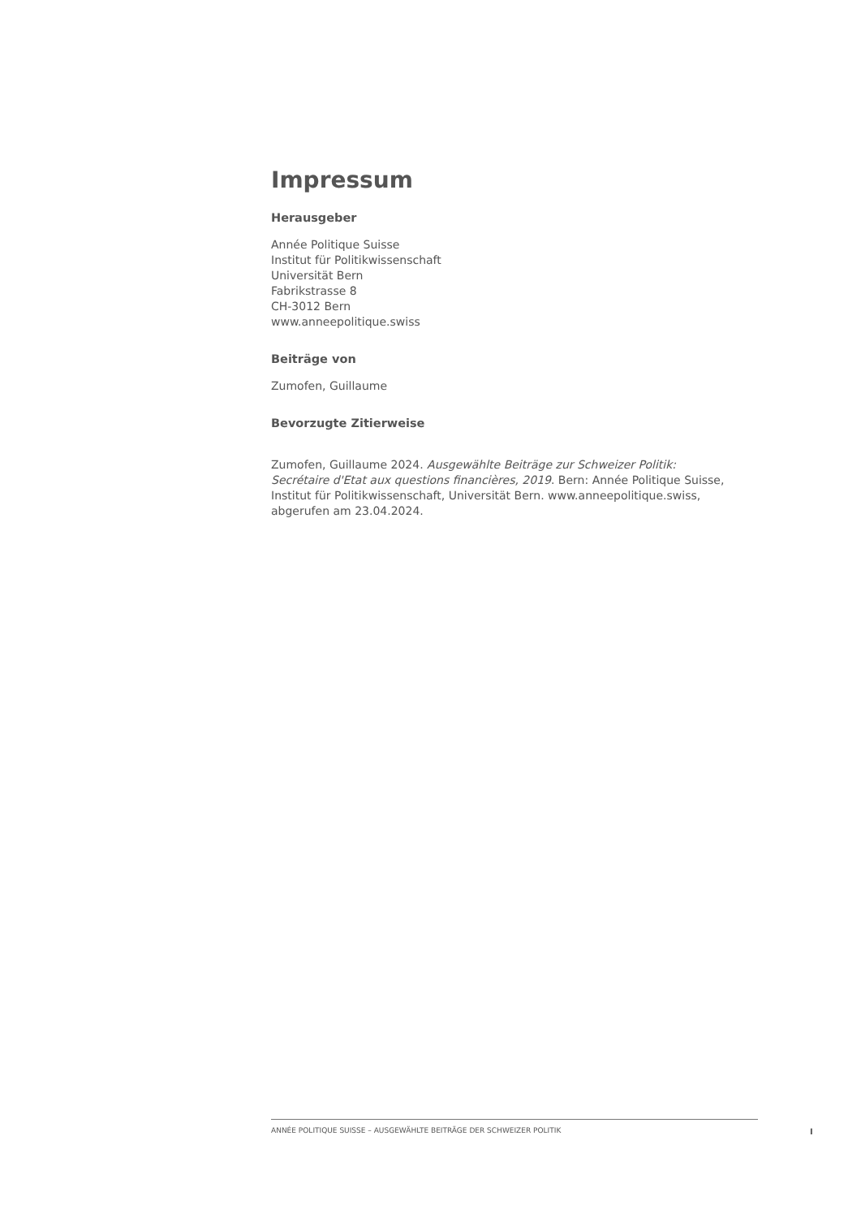Impressum
Herausgeber
Année Politique Suisse
Institut für Politikwissenschaft
Universität Bern
Fabrikstrasse 8
CH-3012 Bern
www.anneepolitique.swiss
Beiträge von
Zumofen, Guillaume
Bevorzugte Zitierweise
Zumofen, Guillaume 2024. Ausgewählte Beiträge zur Schweizer Politik: Secrétaire d'Etat aux questions financières, 2019. Bern: Année Politique Suisse, Institut für Politikwissenschaft, Universität Bern. www.anneepolitique.swiss, abgerufen am 23.04.2024.
ANNÉE POLITIQUE SUISSE – AUSGEWÄHLTE BEITRÄGE DER SCHWEIZER POLITIK
I